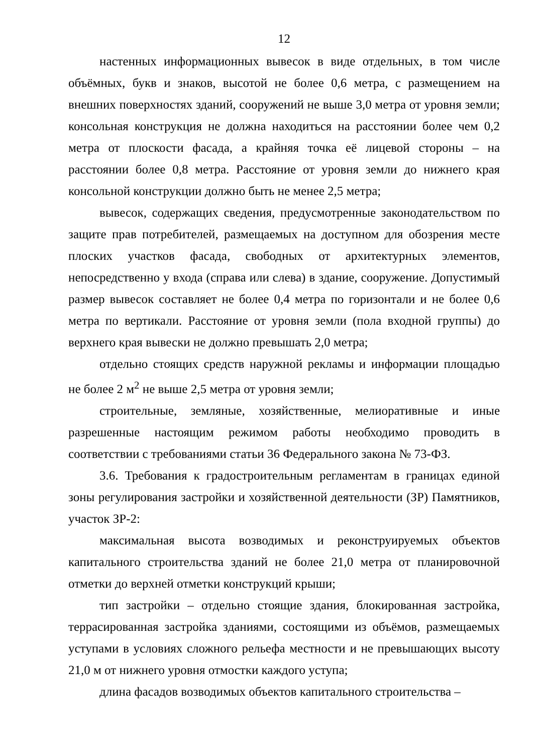12
настенных информационных вывесок в виде отдельных, в том числе объёмных, букв и знаков, высотой не более 0,6 метра, с размещением на внешних поверхностях зданий, сооружений не выше 3,0 метра от уровня земли; консольная конструкция не должна находиться на расстоянии более чем 0,2 метра от плоскости фасада, а крайняя точка её лицевой стороны – на расстоянии более 0,8 метра. Расстояние от уровня земли до нижнего края консольной конструкции должно быть не менее 2,5 метра;
вывесок, содержащих сведения, предусмотренные законодательством по защите прав потребителей, размещаемых на доступном для обозрения месте плоских участков фасада, свободных от архитектурных элементов, непосредственно у входа (справа или слева) в здание, сооружение. Допустимый размер вывесок составляет не более 0,4 метра по горизонтали и не более 0,6 метра по вертикали. Расстояние от уровня земли (пола входной группы) до верхнего края вывески не должно превышать 2,0 метра;
отдельно стоящих средств наружной рекламы и информации площадью не более 2 м<sup>2</sup> не выше 2,5 метра от уровня земли;
строительные, земляные, хозяйственные, мелиоративные и иные разрешенные настоящим режимом работы необходимо проводить в соответствии с требованиями статьи 36 Федерального закона № 73-ФЗ.
3.6. Требования к градостроительным регламентам в границах единой зоны регулирования застройки и хозяйственной деятельности (ЗР) Памятников, участок ЗР-2:
максимальная высота возводимых и реконструируемых объектов капитального строительства зданий не более 21,0 метра от планировочной отметки до верхней отметки конструкций крыши;
тип застройки – отдельно стоящие здания, блокированная застройка, террасированная застройка зданиями, состоящими из объёмов, размещаемых уступами в условиях сложного рельефа местности и не превышающих высоту 21,0 м от нижнего уровня отмостки каждого уступа;
длина фасадов возводимых объектов капитального строительства –